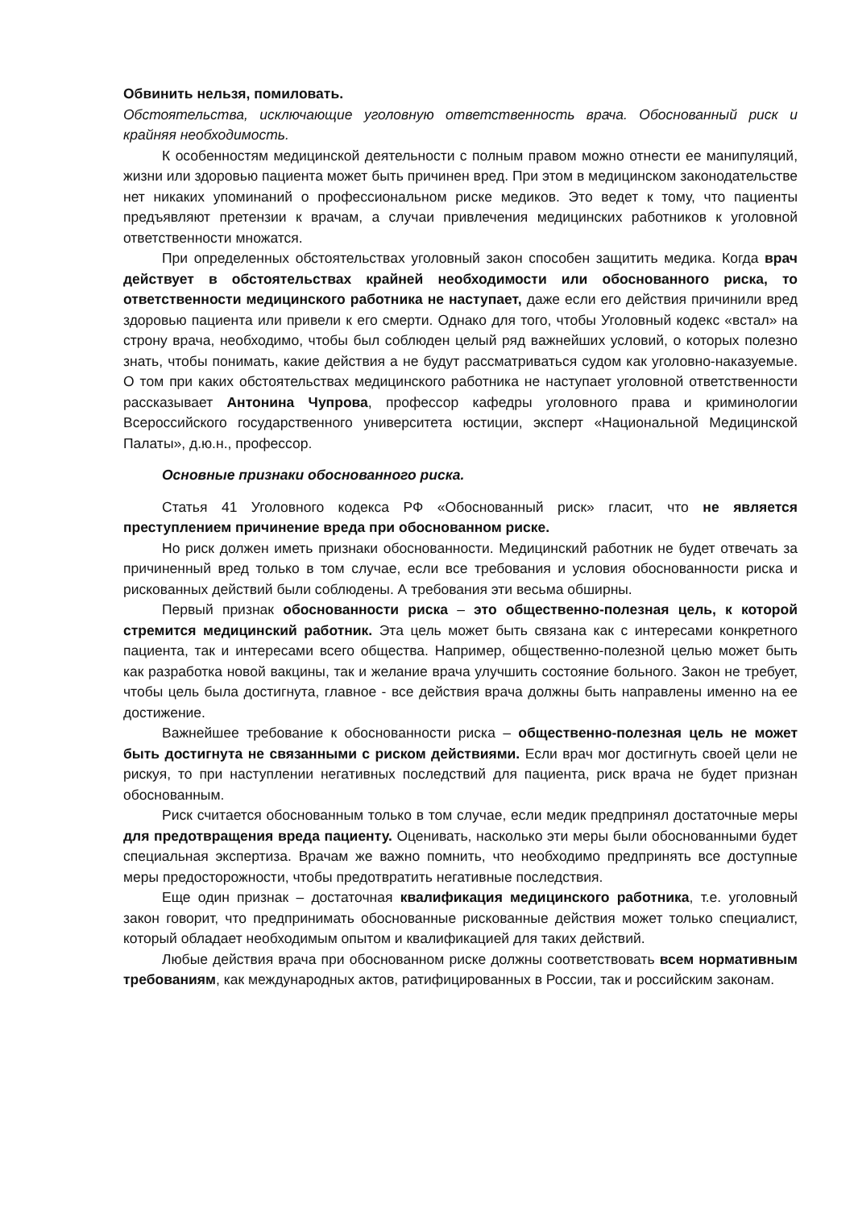Обвинить нельзя, помиловать.
Обстоятельства, исключающие уголовную ответственность врача. Обоснованный риск и крайняя необходимость.
К особенностям медицинской деятельности с полным правом можно отнести ее манипуляций, жизни или здоровью пациента может быть причинен вред. При этом в медицинском законодательстве нет никаких упоминаний о профессиональном риске медиков. Это ведет к тому, что пациенты предъявляют претензии к врачам, а случаи привлечения медицинских работников к уголовной ответственности множатся.
При определенных обстоятельствах уголовный закон способен защитить медика. Когда врач действует в обстоятельствах крайней необходимости или обоснованного риска, то ответственности медицинского работника не наступает, даже если его действия причинили вред здоровью пациента или привели к его смерти. Однако для того, чтобы Уголовный кодекс «встал» на строну врача, необходимо, чтобы был соблюден целый ряд важнейших условий, о которых полезно знать, чтобы понимать, какие действия а не будут рассматриваться судом как уголовно-наказуемые. О том при каких обстоятельствах медицинского работника не наступает уголовной ответственности рассказывает Антонина Чупрова, профессор кафедры уголовного права и криминологии Всероссийского государственного университета юстиции, эксперт «Национальной Медицинской Палаты», д.ю.н., профессор.
Основные признаки обоснованного риска.
Статья 41 Уголовного кодекса РФ «Обоснованный риск» гласит, что не является преступлением причинение вреда при обоснованном риске.
Но риск должен иметь признаки обоснованности. Медицинский работник не будет отвечать за причиненный вред только в том случае, если все требования и условия обоснованности риска и рискованных действий были соблюдены. А требования эти весьма обширны.
Первый признак обоснованности риска – это общественно-полезная цель, к которой стремится медицинский работник. Эта цель может быть связана как с интересами конкретного пациента, так и интересами всего общества. Например, общественно-полезной целью может быть как разработка новой вакцины, так и желание врача улучшить состояние больного. Закон не требует, чтобы цель была достигнута, главное - все действия врача должны быть направлены именно на ее достижение.
Важнейшее требование к обоснованности риска – общественно-полезная цель не может быть достигнута не связанными с риском действиями. Если врач мог достигнуть своей цели не рискуя, то при наступлении негативных последствий для пациента, риск врача не будет признан обоснованным.
Риск считается обоснованным только в том случае, если медик предпринял достаточные меры для предотвращения вреда пациенту. Оценивать, насколько эти меры были обоснованными будет специальная экспертиза. Врачам же важно помнить, что необходимо предпринять все доступные меры предосторожности, чтобы предотвратить негативные последствия.
Еще один признак – достаточная квалификация медицинского работника, т.е. уголовный закон говорит, что предпринимать обоснованные рискованные действия может только специалист, который обладает необходимым опытом и квалификацией для таких действий.
Любые действия врача при обоснованном риске должны соответствовать всем нормативным требованиям, как международных актов, ратифицированных в России, так и российским законам.